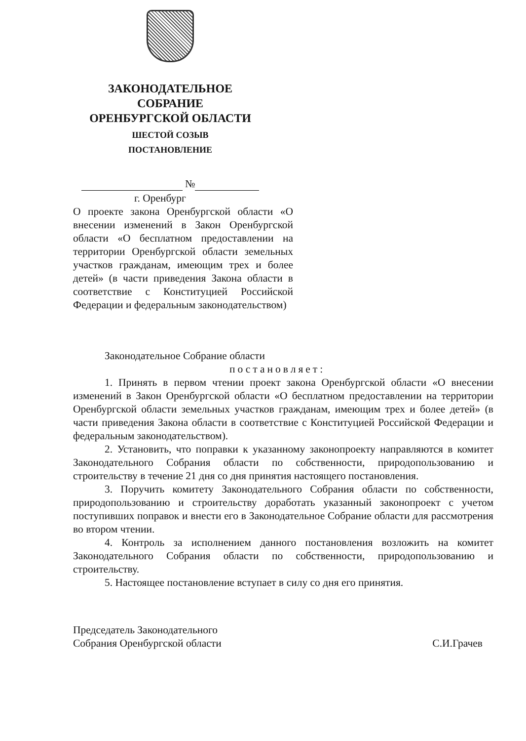ЗАКОНОДАТЕЛЬНОЕ
СОБРАНИЕ
ОРЕНБУРГСКОЙ ОБЛАСТИ
ШЕСТОЙ СОЗЫВ
ПОСТАНОВЛЕНИЕ
№
г. Оренбург
О проекте закона Оренбургской области «О внесении изменений в Закон Оренбургской области «О бесплатном предоставлении на территории Оренбургской области земельных участков гражданам, имеющим трех и более детей» (в части приведения Закона области в соответствие с Конституцией Российской Федерации и федеральным законодательством)
Законодательное Собрание области
постановляет:
1. Принять в первом чтении проект закона Оренбургской области «О внесении изменений в Закон Оренбургской области «О бесплатном предоставлении на территории Оренбургской области земельных участков гражданам, имеющим трех и более детей» (в части приведения Закона области в соответствие с Конституцией Российской Федерации и федеральным законодательством).
2. Установить, что поправки к указанному законопроекту направляются в комитет Законодательного Собрания области по собственности, природопользованию и строительству в течение 21 дня со дня принятия настоящего постановления.
3. Поручить комитету Законодательного Собрания области по собственности, природопользованию и строительству доработать указанный законопроект с учетом поступивших поправок и внести его в Законодательное Собрание области для рассмотрения во втором чтении.
4. Контроль за исполнением данного постановления возложить на комитет Законодательного Собрания области по собственности, природопользованию и строительству.
5. Настоящее постановление вступает в силу со дня его принятия.
Председатель Законодательного
Собрания Оренбургской области
С.И.Грачев